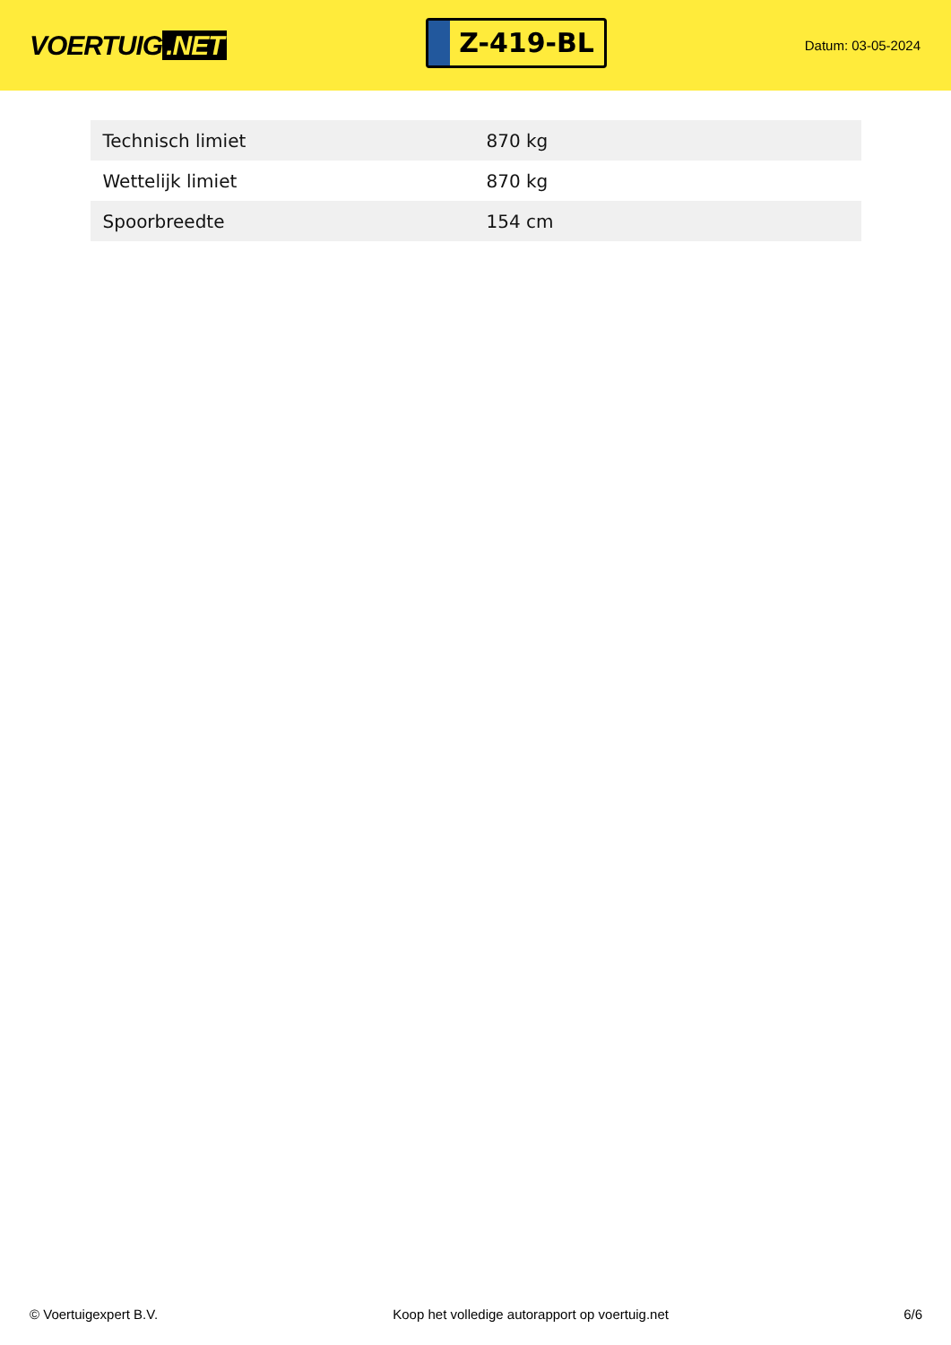VOERTUIG.NET
Z-419-BL
Datum: 03-05-2024
| Technisch limiet | 870 kg |
| Wettelijk limiet | 870 kg |
| Spoorbreedte | 154 cm |
© Voertuigexpert B.V. Koop het volledige autorapport op voertuig.net 6/6